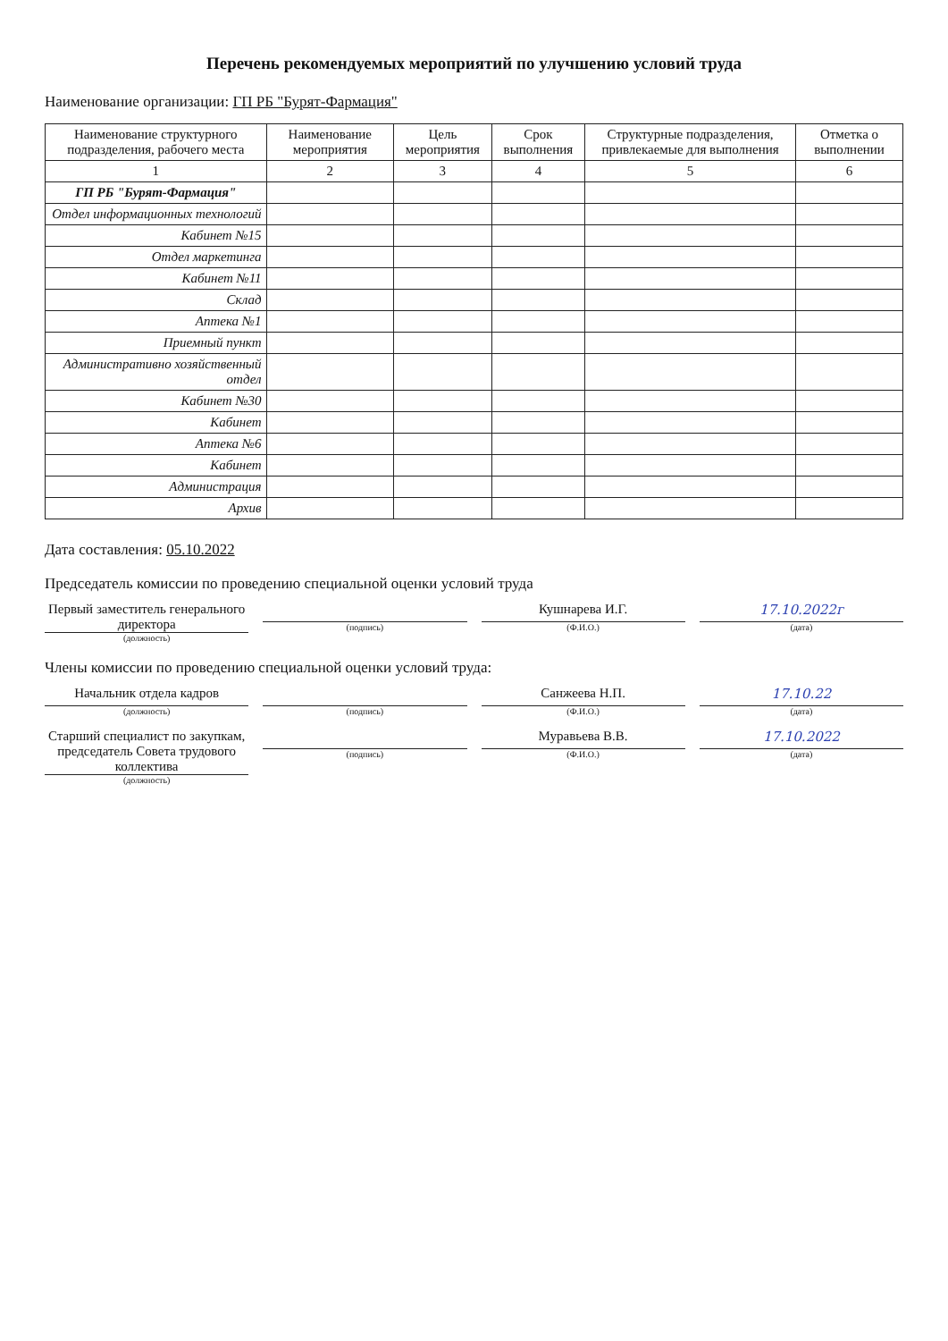Перечень рекомендуемых мероприятий по улучшению условий труда
Наименование организации: ГП РБ "Бурят-Фармация"
| Наименование структурного подразделения, рабочего места | Наименование мероприятия | Цель мероприятия | Срок выполнения | Структурные подразделения, привлекаемые для выполнения | Отметка о выполнении |
| --- | --- | --- | --- | --- | --- |
| 1 | 2 | 3 | 4 | 5 | 6 |
| ГП РБ "Бурят-Фармация" | | | | | |
| Отдел информационных технологий | | | | | |
| Кабинет №15 | | | | | |
| Отдел маркетинга | | | | | |
| Кабинет №11 | | | | | |
| Склад | | | | | |
| Аптека №1 | | | | | |
| Приемный пункт | | | | | |
| Административно хозяйственный отдел | | | | | |
| Кабинет №30 | | | | | |
| Кабинет | | | | | |
| Аптека №6 | | | | | |
| Кабинет | | | | | |
| Администрация | | | | | |
| Архив | | | | | |
Дата составления: 05.10.2022
Председатель комиссии по проведению специальной оценки условий труда
Первый заместитель генерального директора
(должность)
(подпись)
Кушнарева И.Г.
(Ф.И.О.)
17.10.2022г
(дата)
Члены комиссии по проведению специальной оценки условий труда:
Начальник отдела кадров
(должность)
(подпись)
Санжеева Н.П.
(Ф.И.О.)
17.10.22
(дата)
Старший специалист по закупкам, председатель Совета трудового коллектива
(должность)
(подпись)
Муравьева В.В.
(Ф.И.О.)
17.10.2022
(дата)